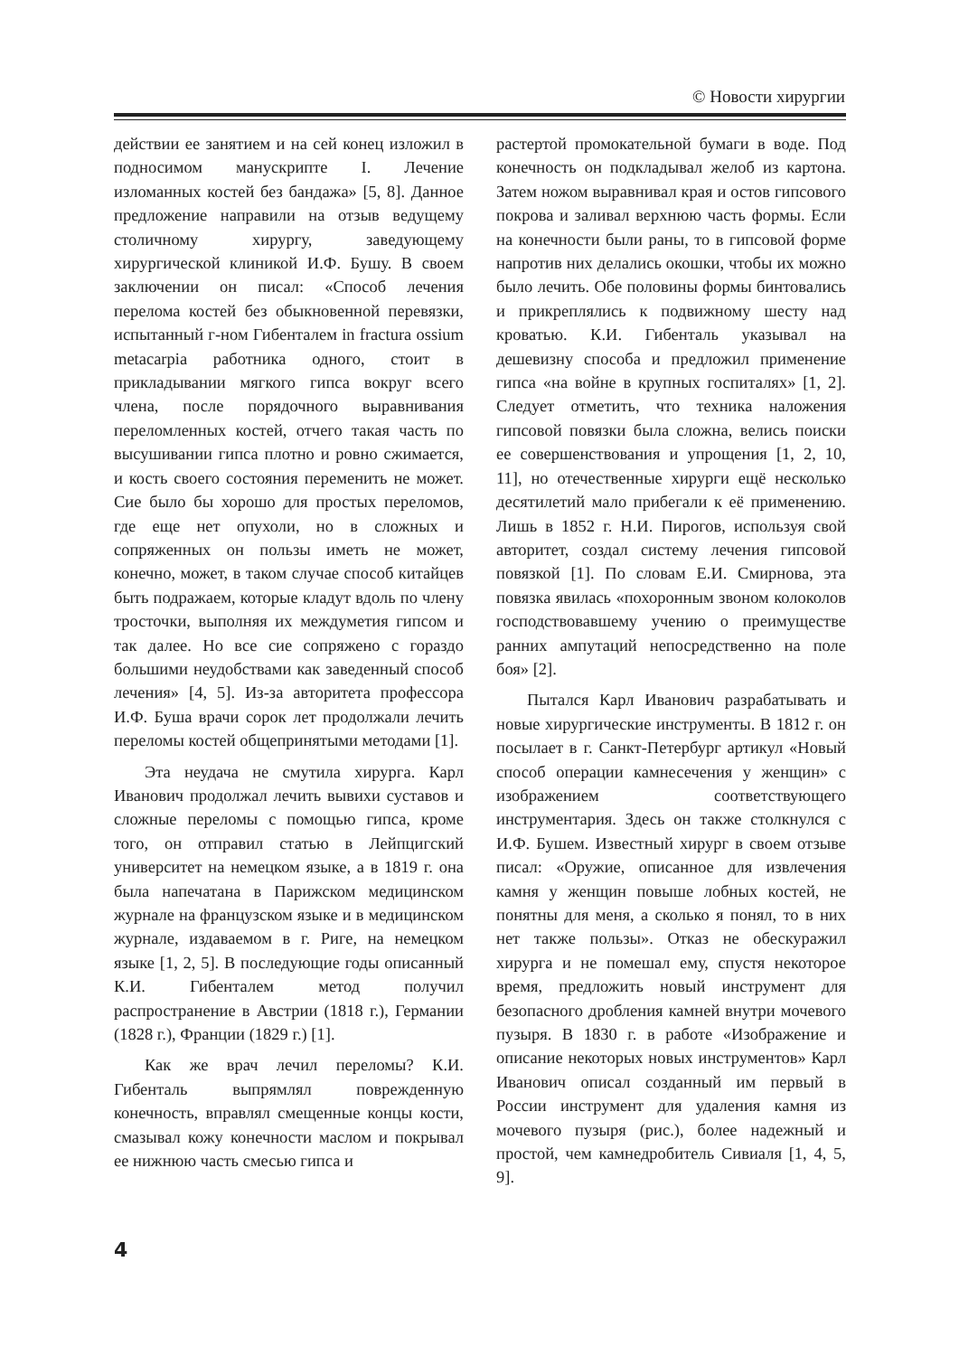© Новости хирургии
действии ее занятием и на сей конец изложил в подносимом манускрипте I. Лечение изломанных костей без бандажа» [5, 8]. Данное предложение направили на отзыв ведущему столичному хирургу, заведующему хирургической клиникой И.Ф. Бушу. В своем заключении он писал: «Способ лечения перелома костей без обыкновенной перевязки, испытанный г-ном Гибенталем in fractura ossium metacarpia работника одного, стоит в прикладывании мягкого гипса вокруг всего члена, после порядочного выравнивания переломленных костей, отчего такая часть по высушивании гипса плотно и ровно сжимается, и кость своего состояния переменить не может. Сие было бы хорошо для простых переломов, где еще нет опухоли, но в сложных и сопряженных он пользы иметь не может, конечно, может, в таком случае способ китайцев быть подражаем, которые кладут вдоль по члену тросточки, выполняя их междуметия гипсом и так далее. Но все сие сопряжено с гораздо большими неудобствами как заведенный способ лечения» [4, 5]. Из-за авторитета профессора И.Ф. Буша врачи сорок лет продолжали лечить переломы костей общепринятыми методами [1].
Эта неудача не смутила хирурга. Карл Иванович продолжал лечить вывихи суставов и сложные переломы с помощью гипса, кроме того, он отправил статью в Лейпцигский университет на немецком языке, а в 1819 г. она была напечатана в Парижском медицинском журнале на французском языке и в медицинском журнале, издаваемом в г. Риге, на немецком языке [1, 2, 5]. В последующие годы описанный К.И. Гибенталем метод получил распространение в Австрии (1818 г.), Германии (1828 г.), Франции (1829 г.) [1].
Как же врач лечил переломы? К.И. Гибенталь выпрямлял поврежденную конечность, вправлял смещенные концы кости, смазывал кожу конечности маслом и покрывал ее нижнюю часть смесью гипса и
растертой промокательной бумаги в воде. Под конечность он подкладывал желоб из картона. Затем ножом выравнивал края и остов гипсового покрова и заливал верхнюю часть формы. Если на конечности были раны, то в гипсовой форме напротив них делались окошки, чтобы их можно было лечить. Обе половины формы бинтовались и прикреплялись к подвижному шесту над кроватью. К.И. Гибенталь указывал на дешевизну способа и предложил применение гипса «на войне в крупных госпиталях» [1, 2]. Следует отметить, что техника наложения гипсовой повязки была сложна, велись поиски ее совершенствования и упрощения [1, 2, 10, 11], но отечественные хирурги ещё несколько десятилетий мало прибегали к её применению. Лишь в 1852 г. Н.И. Пирогов, используя свой авторитет, создал систему лечения гипсовой повязкой [1]. По словам Е.И. Смирнова, эта повязка явилась «похоронным звоном колоколов господствовавшему учению о преимуществе ранних ампутаций непосредственно на поле боя» [2].
Пытался Карл Иванович разрабатывать и новые хирургические инструменты. В 1812 г. он посылает в г. Санкт-Петербург артикул «Новый способ операции камнесечения у женщин» с изображением соответствующего инструментария. Здесь он также столкнулся с И.Ф. Бушем. Известный хирург в своем отзыве писал: «Оружие, описанное для извлечения камня у женщин повыше лобных костей, не понятны для меня, а сколько я понял, то в них нет также пользы». Отказ не обескуражил хирурга и не помешал ему, спустя некоторое время, предложить новый инструмент для безопасного дробления камней внутри мочевого пузыря. В 1830 г. в работе «Изображение и описание некоторых новых инструментов» Карл Иванович описал созданный им первый в России инструмент для удаления камня из мочевого пузыря (рис.), более надежный и простой, чем камнедробитель Сивиаля [1, 4, 5, 9].
4